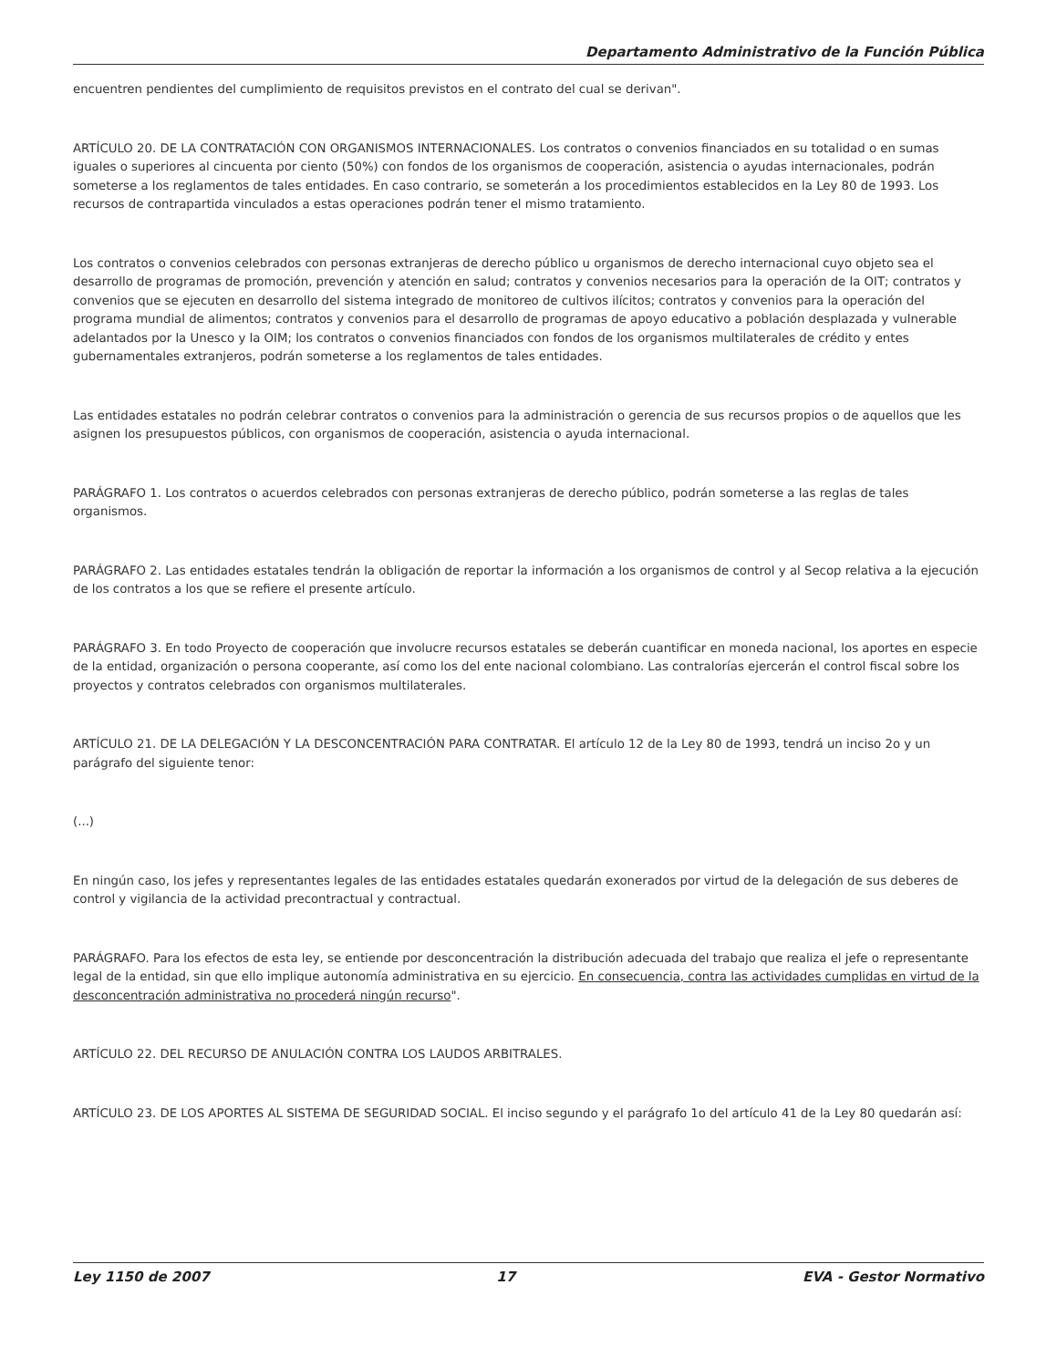Departamento Administrativo de la Función Pública
encuentren pendientes del cumplimiento de requisitos previstos en el contrato del cual se derivan".
ARTÍCULO 20. DE LA CONTRATACIÓN CON ORGANISMOS INTERNACIONALES. Los contratos o convenios financiados en su totalidad o en sumas iguales o superiores al cincuenta por ciento (50%) con fondos de los organismos de cooperación, asistencia o ayudas internacionales, podrán someterse a los reglamentos de tales entidades. En caso contrario, se someterán a los procedimientos establecidos en la Ley 80 de 1993. Los recursos de contrapartida vinculados a estas operaciones podrán tener el mismo tratamiento.
Los contratos o convenios celebrados con personas extranjeras de derecho público u organismos de derecho internacional cuyo objeto sea el desarrollo de programas de promoción, prevención y atención en salud; contratos y convenios necesarios para la operación de la OIT; contratos y convenios que se ejecuten en desarrollo del sistema integrado de monitoreo de cultivos ilícitos; contratos y convenios para la operación del programa mundial de alimentos; contratos y convenios para el desarrollo de programas de apoyo educativo a población desplazada y vulnerable adelantados por la Unesco y la OIM; los contratos o convenios financiados con fondos de los organismos multilaterales de crédito y entes gubernamentales extranjeros, podrán someterse a los reglamentos de tales entidades.
Las entidades estatales no podrán celebrar contratos o convenios para la administración o gerencia de sus recursos propios o de aquellos que les asignen los presupuestos públicos, con organismos de cooperación, asistencia o ayuda internacional.
PARÁGRAFO 1. Los contratos o acuerdos celebrados con personas extranjeras de derecho público, podrán someterse a las reglas de tales organismos.
PARÁGRAFO 2. Las entidades estatales tendrán la obligación de reportar la información a los organismos de control y al Secop relativa a la ejecución de los contratos a los que se refiere el presente artículo.
PARÁGRAFO 3. En todo Proyecto de cooperación que involucre recursos estatales se deberán cuantificar en moneda nacional, los aportes en especie de la entidad, organización o persona cooperante, así como los del ente nacional colombiano. Las contralorías ejercerán el control fiscal sobre los proyectos y contratos celebrados con organismos multilaterales.
ARTÍCULO 21. DE LA DELEGACIÓN Y LA DESCONCENTRACIÓN PARA CONTRATAR. El artículo 12 de la Ley 80 de 1993, tendrá un inciso 2o y un parágrafo del siguiente tenor:
(...)
En ningún caso, los jefes y representantes legales de las entidades estatales quedarán exonerados por virtud de la delegación de sus deberes de control y vigilancia de la actividad precontractual y contractual.
PARÁGRAFO. Para los efectos de esta ley, se entiende por desconcentración la distribución adecuada del trabajo que realiza el jefe o representante legal de la entidad, sin que ello implique autonomía administrativa en su ejercicio. En consecuencia, contra las actividades cumplidas en virtud de la desconcentración administrativa no procederá ningún recurso".
ARTÍCULO 22. DEL RECURSO DE ANULACIÓN CONTRA LOS LAUDOS ARBITRALES.
ARTÍCULO 23. DE LOS APORTES AL SISTEMA DE SEGURIDAD SOCIAL. El inciso segundo y el parágrafo 1o del artículo 41 de la Ley 80 quedarán así:
Ley 1150 de 2007 17 EVA - Gestor Normativo